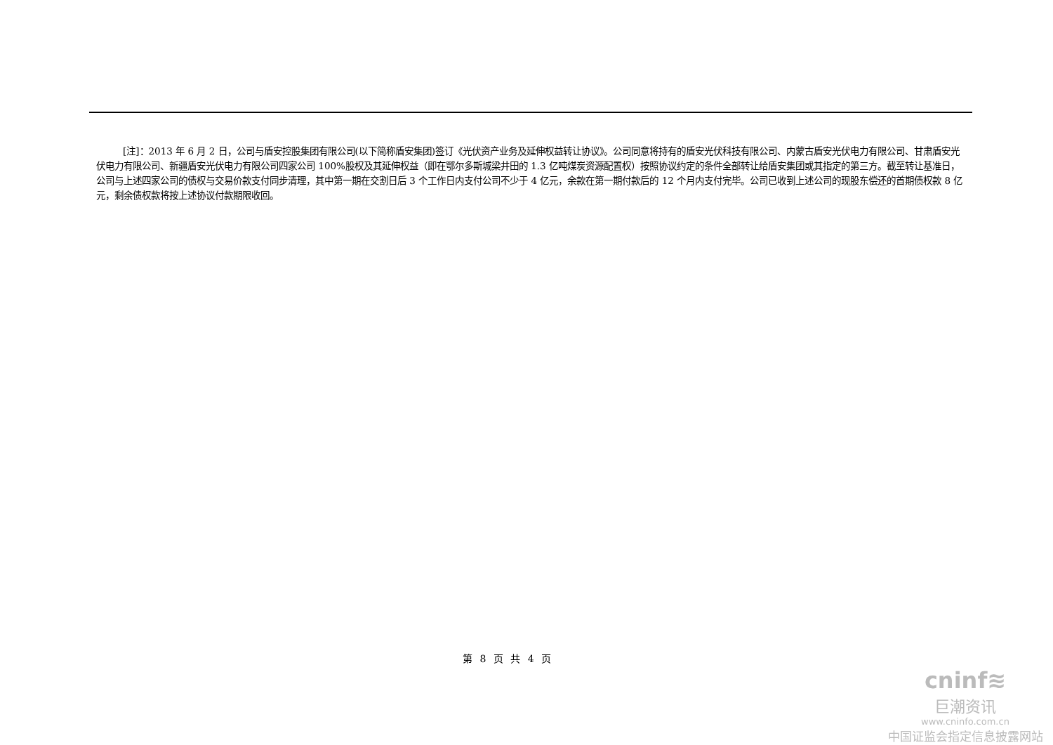[注]：2013 年 6 月 2 日，公司与盾安控股集团有限公司(以下简称盾安集团)签订《光伏资产业务及延伸权益转让协议》。公司同意将持有的盾安光伏科技有限公司、内蒙古盾安光伏电力有限公司、甘肃盾安光伏电力有限公司、新疆盾安光伏电力有限公司四家公司 100%股权及其延伸权益（即在鄂尔多斯城梁井田的 1.3 亿吨煤炭资源配置权）按照协议约定的条件全部转让给盾安集团或其指定的第三方。截至转让基准日，公司与上述四家公司的债权与交易价款支付同步清理，其中第一期在交割日后 3 个工作日内支付公司不少于 4 亿元，余款在第一期付款后的 12 个月内支付完毕。公司已收到上述公司的现股东偿还的首期债权款 8 亿元，剩余债权款将按上述协议付款期限收回。
第 8 页 共 4 页
cninf≋
巨潮资讯
www.cninfo.com.cn
中国证监会指定信息披露网站